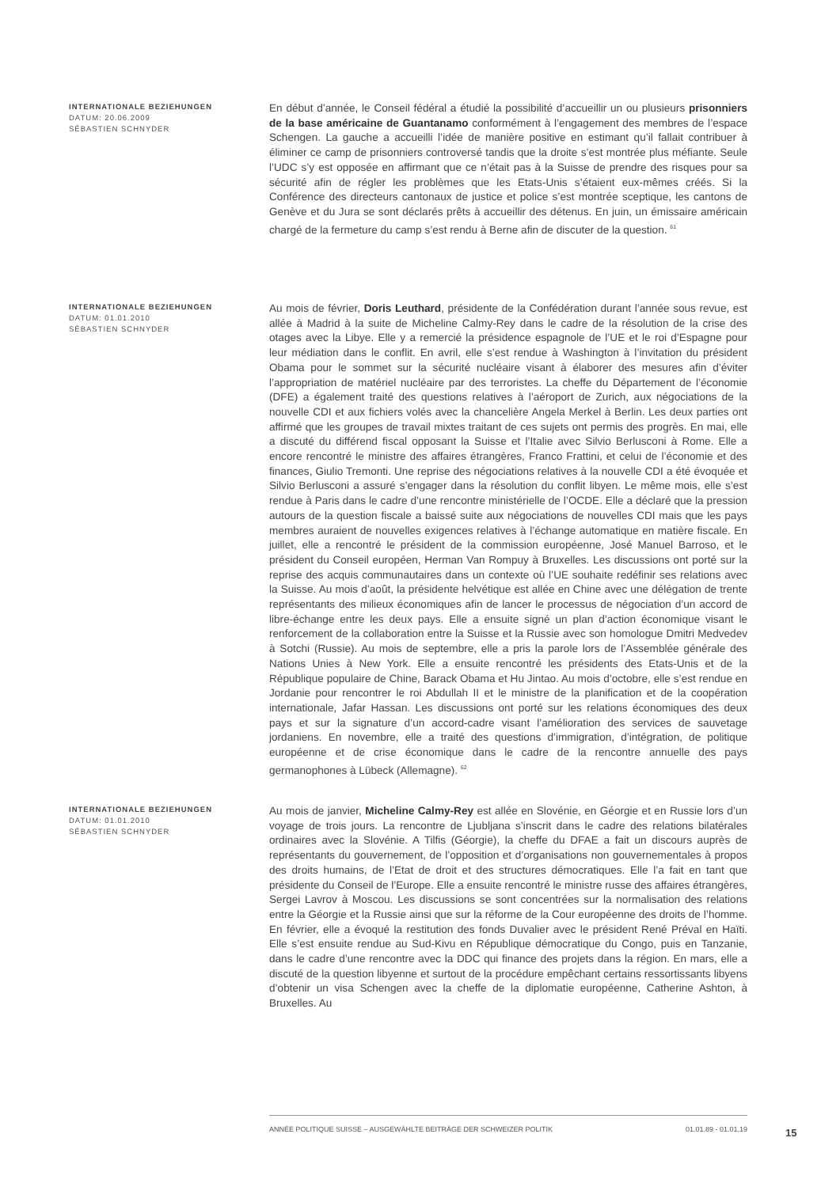INTERNATIONALE BEZIEHUNGEN
DATUM: 20.06.2009
SÉBASTIEN SCHNYDER
En début d’année, le Conseil fédéral a étudié la possibilité d’accueillir un ou plusieurs prisonniers de la base américaine de Guantanamo conformément à l’engagement des membres de l’espace Schengen. La gauche a accueilli l’idée de manière positive en estimant qu’il fallait contribuer à éliminer ce camp de prisonniers controversé tandis que la droite s’est montrée plus méfiante. Seule l’UDC s’y est opposée en affirmant que ce n’était pas à la Suisse de prendre des risques pour sa sécurité afin de régler les problèmes que les Etats-Unis s’étaient eux-mêmes créés. Si la Conférence des directeurs cantonaux de justice et police s’est montrée sceptique, les cantons de Genève et du Jura se sont déclarés prêts à accueillir des détenus. En juin, un émissaire américain chargé de la fermeture du camp s’est rendu à Berne afin de discuter de la question. <sup>61</sup>
INTERNATIONALE BEZIEHUNGEN
DATUM: 01.01.2010
SÉBASTIEN SCHNYDER
Au mois de février, Doris Leuthard, présidente de la Confédération durant l’année sous revue, est allée à Madrid à la suite de Micheline Calmy-Rey dans le cadre de la résolution de la crise des otages avec la Libye. Elle y a remercié la présidence espagnole de l’UE et le roi d’Espagne pour leur médiation dans le conflit. En avril, elle s’est rendue à Washington à l’invitation du président Obama pour le sommet sur la sécurité nucléaire visant à élaborer des mesures afin d’éviter l’appropriation de matériel nucléaire par des terroristes. La cheffe du Département de l’économie (DFE) a également traité des questions relatives à l’aéroport de Zurich, aux négociations de la nouvelle CDI et aux fichiers volés avec la chancelière Angela Merkel à Berlin. Les deux parties ont affirmé que les groupes de travail mixtes traitant de ces sujets ont permis des progrès. En mai, elle a discuté du différend fiscal opposant la Suisse et l’Italie avec Silvio Berlusconi à Rome. Elle a encore rencontré le ministre des affaires étrangères, Franco Frattini, et celui de l’économie et des finances, Giulio Tremonti. Une reprise des négociations relatives à la nouvelle CDI a été évoquée et Silvio Berlusconi a assuré s’engager dans la résolution du conflit libyen. Le même mois, elle s’est rendue à Paris dans le cadre d’une rencontre ministérielle de l’OCDE. Elle a déclaré que la pression autours de la question fiscale a baissé suite aux négociations de nouvelles CDI mais que les pays membres auraient de nouvelles exigences relatives à l’échange automatique en matière fiscale. En juillet, elle a rencontré le président de la commission européenne, José Manuel Barroso, et le président du Conseil européen, Herman Van Rompuy à Bruxelles. Les discussions ont porté sur la reprise des acquis communautaires dans un contexte où l’UE souhaite redéfinir ses relations avec la Suisse. Au mois d’août, la présidente helvétique est allée en Chine avec une délégation de trente représentants des milieux économiques afin de lancer le processus de négociation d’un accord de libre-échange entre les deux pays. Elle a ensuite signé un plan d’action économique visant le renforcement de la collaboration entre la Suisse et la Russie avec son homologue Dmitri Medvedev à Sotchi (Russie). Au mois de septembre, elle a pris la parole lors de l’Assemblée générale des Nations Unies à New York. Elle a ensuite rencontré les présidents des Etats-Unis et de la République populaire de Chine, Barack Obama et Hu Jintao. Au mois d’octobre, elle s’est rendue en Jordanie pour rencontrer le roi Abdullah II et le ministre de la planification et de la coopération internationale, Jafar Hassan. Les discussions ont porté sur les relations économiques des deux pays et sur la signature d’un accord-cadre visant l’amélioration des services de sauvetage jordaniens. En novembre, elle a traité des questions d’immigration, d’intégration, de politique européenne et de crise économique dans le cadre de la rencontre annuelle des pays germanophones à Lübeck (Allemagne). <sup>62</sup>
INTERNATIONALE BEZIEHUNGEN
DATUM: 01.01.2010
SÉBASTIEN SCHNYDER
Au mois de janvier, Micheline Calmy-Rey est allée en Slovénie, en Géorgie et en Russie lors d’un voyage de trois jours. La rencontre de Ljubljana s’inscrit dans le cadre des relations bilatérales ordinaires avec la Slovénie. A Tilfis (Géorgie), la cheffe du DFAE a fait un discours auprès de représentants du gouvernement, de l’opposition et d’organisations non gouvernementales à propos des droits humains, de l’Etat de droit et des structures démocratiques. Elle l’a fait en tant que présidente du Conseil de l’Europe. Elle a ensuite rencontré le ministre russe des affaires étrangères, Sergei Lavrov à Moscou. Les discussions se sont concentrées sur la normalisation des relations entre la Géorgie et la Russie ainsi que sur la réforme de la Cour européenne des droits de l’homme. En février, elle a évoqué la restitution des fonds Duvalier avec le président René Préval en Haïti. Elle s’est ensuite rendue au Sud-Kivu en République démocratique du Congo, puis en Tanzanie, dans le cadre d’une rencontre avec la DDC qui finance des projets dans la région. En mars, elle a discuté de la question libyenne et surtout de la procédure empêchant certains ressortissants libyens d’obtenir un visa Schengen avec la cheffe de la diplomatie européenne, Catherine Ashton, à Bruxelles. Au
ANNÉE POLITIQUE SUISSE – AUSGEWÄHLTE BEITRÄGE DER SCHWEIZER POLITIK 01.01.89 - 01.01.19
15